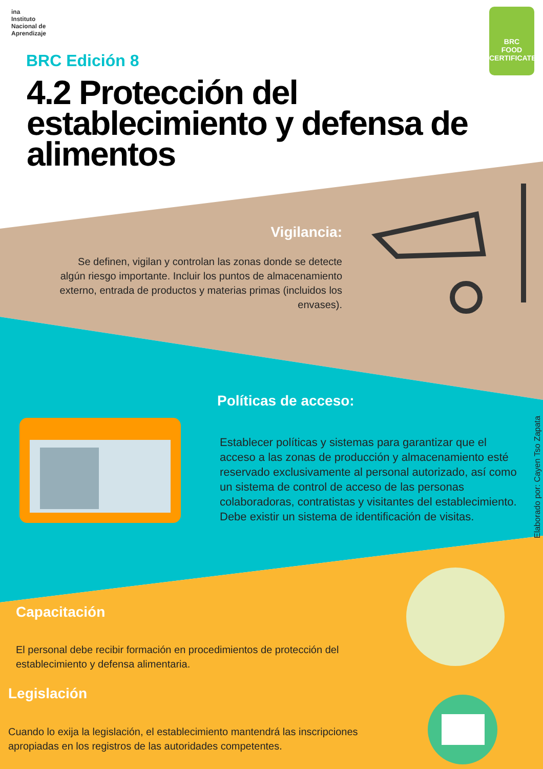ina
Instituto
Nacional de
Aprendizaje
BRC
FOOD
CERTIFICATED
BRC Edición 8
4.2 Protección del establecimiento y defensa de alimentos
Vigilancia:
Se definen, vigilan y controlan las zonas donde se detecte algún riesgo importante. Incluir los puntos de almacenamiento externo, entrada de productos y materias primas (incluidos los envases).
Políticas de acceso:
Establecer políticas y sistemas para garantizar que el acceso a las zonas de producción y almacenamiento esté reservado exclusivamente al personal autorizado, así como un sistema de control de acceso de las personas colaboradoras, contratistas y visitantes del establecimiento. Debe existir un sistema de identificación de visitas.
Capacitación
El personal debe recibir formación en procedimientos de protección del establecimiento y defensa alimentaria.
Legislación
Cuando lo exija la legislación, el establecimiento mantendrá las inscripciones apropiadas en los registros de las autoridades competentes.
Elaborado por: Cayen Tso Zapata